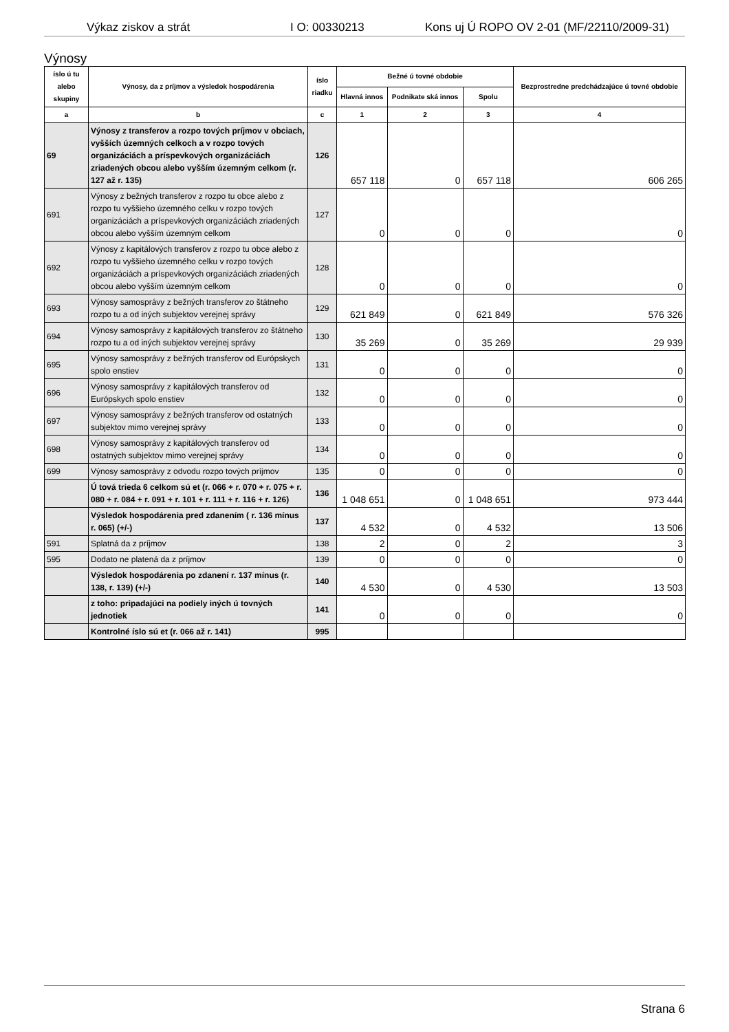Výkaz ziskov a strát I O: 00330213 Kons uj Ú ROPO OV 2-01 (MF/22110/2009-31)
Výnosy
| íslo ú tu alebo skupiny | Výnosy, da z príjmov a výsledok hospodárenia | íslo riadku | Bežné ú tovné obdobie | | | Bezprostredne predchádzajúce ú tovné obdobie |
| --- | --- | --- | --- | --- | --- | --- |
| | | | Hlavná innos | Podnikate ská innos | Spolu | |
| a | b | c | 1 | 2 | 3 | 4 |
| 69 | Výnosy z transferov a rozpo tových príjmov v obciach, vyšších územných celkoch a v rozpo tových organizáciách a príspevkových organizáciách zriadených obcou alebo vyšším územným celkom (r. 127 až r. 135) | 126 | 657 118 | 0 | 657 118 | 606 265 |
| 691 | Výnosy z bežných transferov z rozpo tu obce alebo z rozpo tu vyššieho územného celku v rozpo tových organizáciách a príspevkových organizáciách zriadených obcou alebo vyšším územným celkom | 127 | 0 | 0 | 0 | 0 |
| 692 | Výnosy z kapitálových transferov z rozpo tu obce alebo z rozpo tu vyššieho územného celku v rozpo tových organizáciách a príspevkových organizáciách zriadených obcou alebo vyšším územným celkom | 128 | 0 | 0 | 0 | 0 |
| 693 | Výnosy samosprávy z bežných transferov zo štátneho rozpo tu a od iných subjektov verejnej správy | 129 | 621 849 | 0 | 621 849 | 576 326 |
| 694 | Výnosy samosprávy z kapitálových transferov zo štátneho rozpo tu a od iných subjektov verejnej správy | 130 | 35 269 | 0 | 35 269 | 29 939 |
| 695 | Výnosy samosprávy z bežných transferov od Európskych spolo enstiev | 131 | 0 | 0 | 0 | 0 |
| 696 | Výnosy samosprávy z kapitálových transferov od Európskych spolo enstiev | 132 | 0 | 0 | 0 | 0 |
| 697 | Výnosy samosprávy z bežných transferov od ostatných subjektov mimo verejnej správy | 133 | 0 | 0 | 0 | 0 |
| 698 | Výnosy samosprávy z kapitálových transferov od ostatných subjektov mimo verejnej správy | 134 | 0 | 0 | 0 | 0 |
| 699 | Výnosy samosprávy z odvodu rozpo tových príjmov | 135 | 0 | 0 | 0 | 0 |
| | Ú tová trieda 6 celkom sú et (r. 066 + r. 070 + r. 075 + r. 080 + r. 084 + r. 091 + r. 101 + r. 111 + r. 116 + r. 126) | 136 | 1 048 651 | 0 | 1 048 651 | 973 444 |
| | Výsledok hospodárenia pred zdanením ( r. 136 mínus r. 065) (+/-) | 137 | 4 532 | 0 | 4 532 | 13 506 |
| 591 | Splatná da z príjmov | 138 | 2 | 0 | 2 | 3 |
| 595 | Dodato ne platená da z príjmov | 139 | 0 | 0 | 0 | 0 |
| | Výsledok hospodárenia po zdanení r. 137 mínus (r. 138, r. 139) (+/-) | 140 | 4 530 | 0 | 4 530 | 13 503 |
| | z toho: pripadajúci na podiely iných ú tovných jednotiek | 141 | 0 | 0 | 0 | 0 |
| | Kontrolné íslo sú et (r. 066 až r. 141) | 995 | | | | |
Strana 6